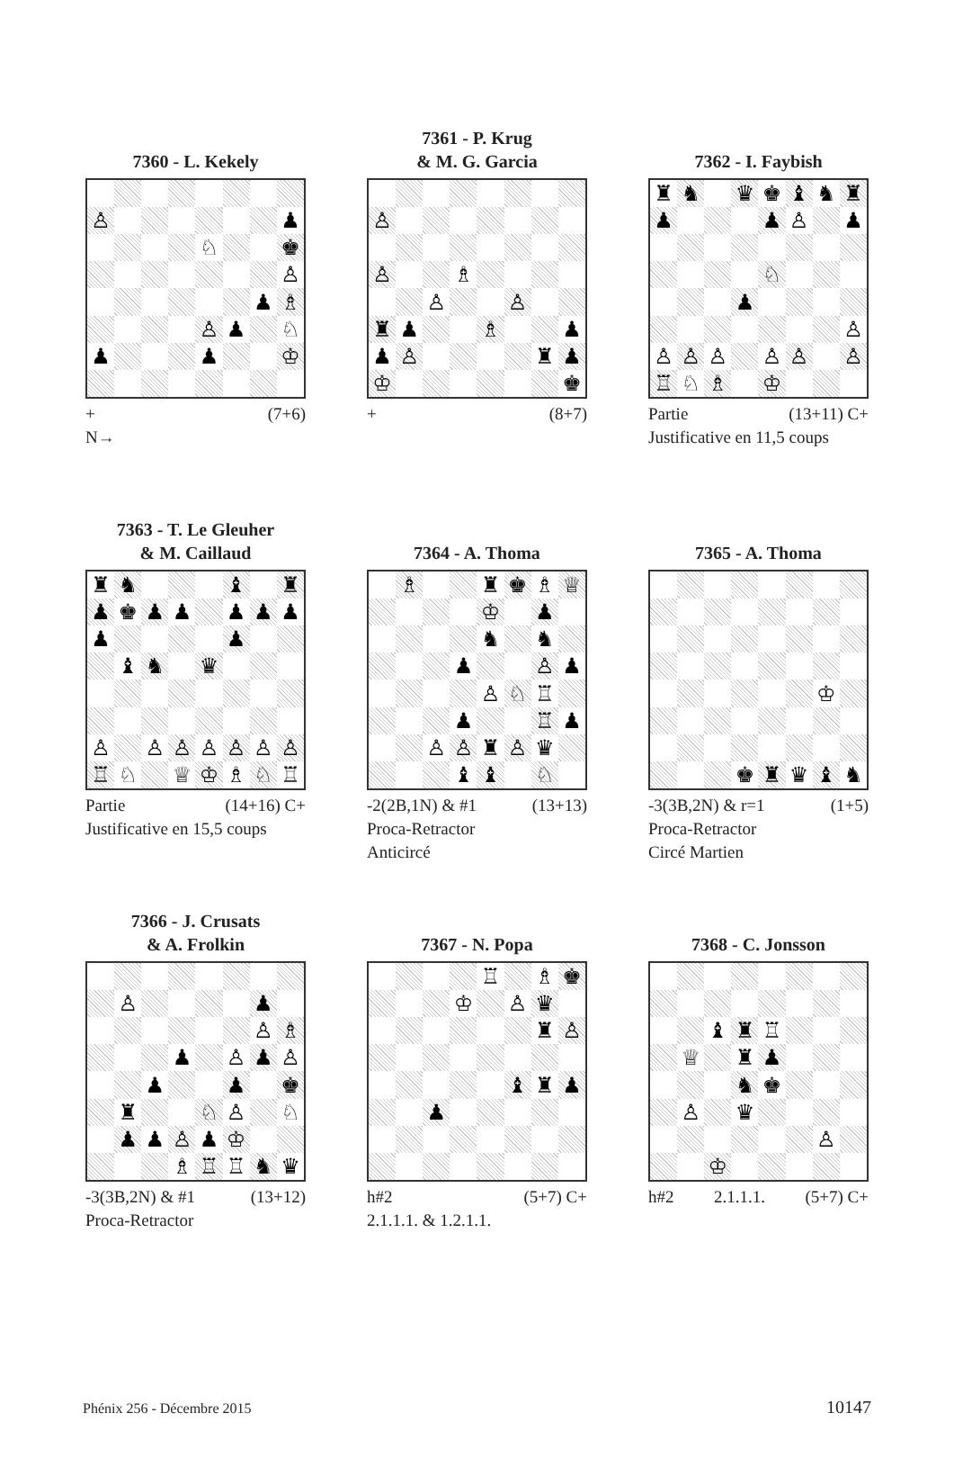7360 - L. Kekely
| ♙ | | | | | | | ♟ |
| | | | | ♘ | | | ♚ |
| | | | | | | | ♙ |
| | | | | | | ♟ | ♗ |
| | | | | ♙ | ♟ | | ♘ |
| ♟ | | | | ♟ | | | ♔ |
+ (7+6)
N→
7361 - P. Krug
& M. G. Garcia
| ♙ | | | | | | | |
| ♙ | | | ♗ | | | | |
| | | ♙ | | | ♙ | | |
| ♜ | ♟ | | | ♗ | | | ♟ |
| ♟ | ♙ | | | | | ♜ | ♟ |
| ♔ | | | | | | | ♚ |
+ (8+7)
7362 - I. Faybish
| ♜ | ♞ | | ♛ | ♚ | ♝ | ♞ | ♜ |
| ♟ | | | | ♟ | ♙ | | ♟ |
| | | | | ♘ | | | |
| | | | ♟ | | | | |
| | | | | | | | ♙ |
| ♙ | ♙ | ♙ | | ♙ | ♙ | | ♙ |
| ♖ | ♘ | ♗ | | ♔ | | | |
Partie (13+11) C+
Justificative en 11,5 coups
7363 - T. Le Gleuher
& M. Caillaud
| ♜ | ♞ | | | | ♝ | | ♜ |
| ♟ | ♚ | ♟ | ♟ | | ♟ | ♟ | ♟ |
| ♟ | | | | | ♟ | | |
| | ♝ | ♞ | | ♛ | | | |
| ♙ | | ♙ | ♙ | ♙ | ♙ | ♙ | ♙ |
| ♖ | ♘ | | ♕ | ♔ | ♗ | ♘ | ♖ |
Partie (14+16) C+
Justificative en 15,5 coups
7364 - A. Thoma
| | ♗ | | | ♜ | ♚ | ♗ | ♕ |
| | | | | ♔ | | ♟ | |
| | | | | ♞ | | ♞ | |
| | | | ♟ | | | ♙ | ♟ |
| | | | | ♙ | ♘ | ♖ | |
| | | | ♟ | | | ♖ | ♟ |
| | | ♙ | ♙ | ♜ | ♙ | ♛ | |
| | | | ♝ | ♝ | | ♘ | |
-2(2B,1N) & #1 (13+13)
Proca-Retractor
Anticircé
7365 - A. Thoma
| | | | | | | ♔ | |
| | | | ♚ | ♜ | ♛ | ♝ | ♞ |
-3(3B,2N) & r=1 (1+5)
Proca-Retractor
Circé Martien
7366 - J. Crusats
& A. Frolkin
| | ♙ | | | | | ♟ | |
| | | | | | | ♙ | ♗ |
| | | | ♟ | | ♙ | ♟ | ♙ |
| | | ♟ | | | ♟ | | ♚ |
| | ♜ | | | ♘ | ♙ | | ♘ |
| | ♟ | ♟ | ♙ | ♟ | ♔ | | |
| | | | ♗ | ♖ | ♖ | ♞ | ♛ |
-3(3B,2N) & #1 (13+12)
Proca-Retractor
7367 - N. Popa
| | | | | ♖ | | ♗ | ♚ |
| | | | ♔ | | ♙ | ♛ | |
| | | | | | | ♜ | ♙ |
| | | | | | ♝ | ♜ | ♟ |
| | | ♟ | | | | | |
h#2 (5+7) C+
2.1.1.1. & 1.2.1.1.
7368 - C. Jonsson
| | | ♝ | ♜ | ♖ | | | |
| | ♕ | | ♜ | ♟ | | | |
| | | | ♞ | ♚ | | | |
| | ♙ | | ♛ | | | | |
| | | | | | | ♙ | |
| | | ♔ | | | | | |
h#2 2.1.1.1. (5+7) C+
Phénix 256 - Décembre 2015 10147